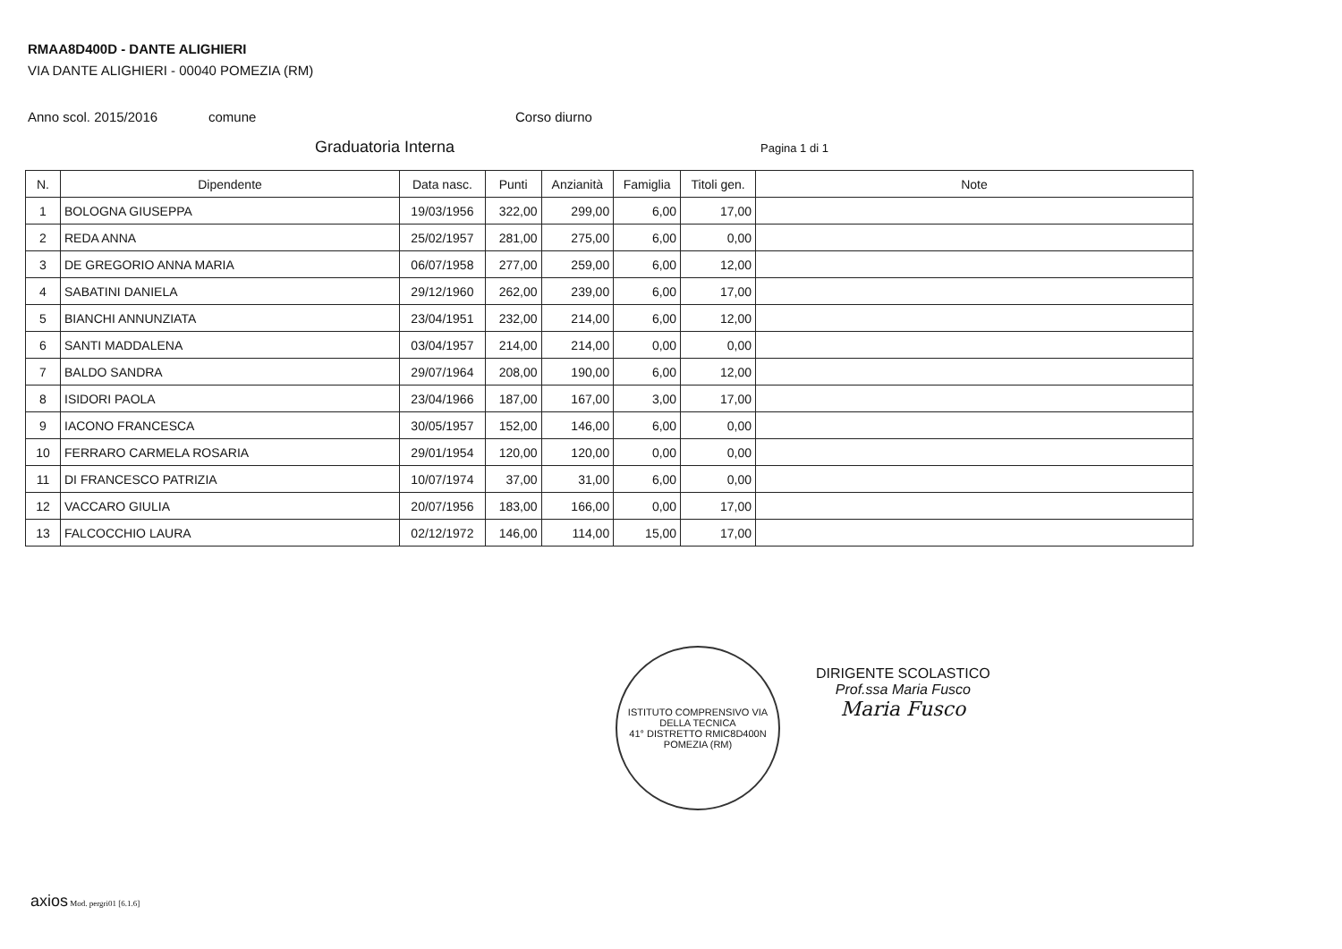RMAA8D400D - DANTE ALIGHIERI
VIA DANTE ALIGHIERI - 00040 POMEZIA (RM)
Anno scol. 2015/2016 comune Corso diurno
Graduatoria Interna Pagina 1 di 1
| N. | Dipendente | Data nasc. | Punti | Anzianità | Famiglia | Titoli gen. | Note |
| --- | --- | --- | --- | --- | --- | --- | --- |
| 1 | BOLOGNA GIUSEPPA | 19/03/1956 | 322,00 | 299,00 | 6,00 | 17,00 | |
| 2 | REDA ANNA | 25/02/1957 | 281,00 | 275,00 | 6,00 | 0,00 | |
| 3 | DE GREGORIO ANNA MARIA | 06/07/1958 | 277,00 | 259,00 | 6,00 | 12,00 | |
| 4 | SABATINI DANIELA | 29/12/1960 | 262,00 | 239,00 | 6,00 | 17,00 | |
| 5 | BIANCHI ANNUNZIATA | 23/04/1951 | 232,00 | 214,00 | 6,00 | 12,00 | |
| 6 | SANTI MADDALENA | 03/04/1957 | 214,00 | 214,00 | 0,00 | 0,00 | |
| 7 | BALDO SANDRA | 29/07/1964 | 208,00 | 190,00 | 6,00 | 12,00 | |
| 8 | ISIDORI PAOLA | 23/04/1966 | 187,00 | 167,00 | 3,00 | 17,00 | |
| 9 | IACONO FRANCESCA | 30/05/1957 | 152,00 | 146,00 | 6,00 | 0,00 | |
| 10 | FERRARO CARMELA ROSARIA | 29/01/1954 | 120,00 | 120,00 | 0,00 | 0,00 | |
| 11 | DI FRANCESCO PATRIZIA | 10/07/1974 | 37,00 | 31,00 | 6,00 | 0,00 | |
| 12 | VACCARO GIULIA | 20/07/1956 | 183,00 | 166,00 | 0,00 | 17,00 | |
| 13 | FALCOCCHIO LAURA | 02/12/1972 | 146,00 | 114,00 | 15,00 | 17,00 | |
ISTITUTO COMPRENSIVO VIA DELLA TECNICA
41° DISTRETTO RMIC8D400N
POMEZIA (RM)
DIRIGENTE SCOLASTICO
Prof.ssa Maria Fusco
Maria Fusco
axios Mod. pergri01 [6.1.6]